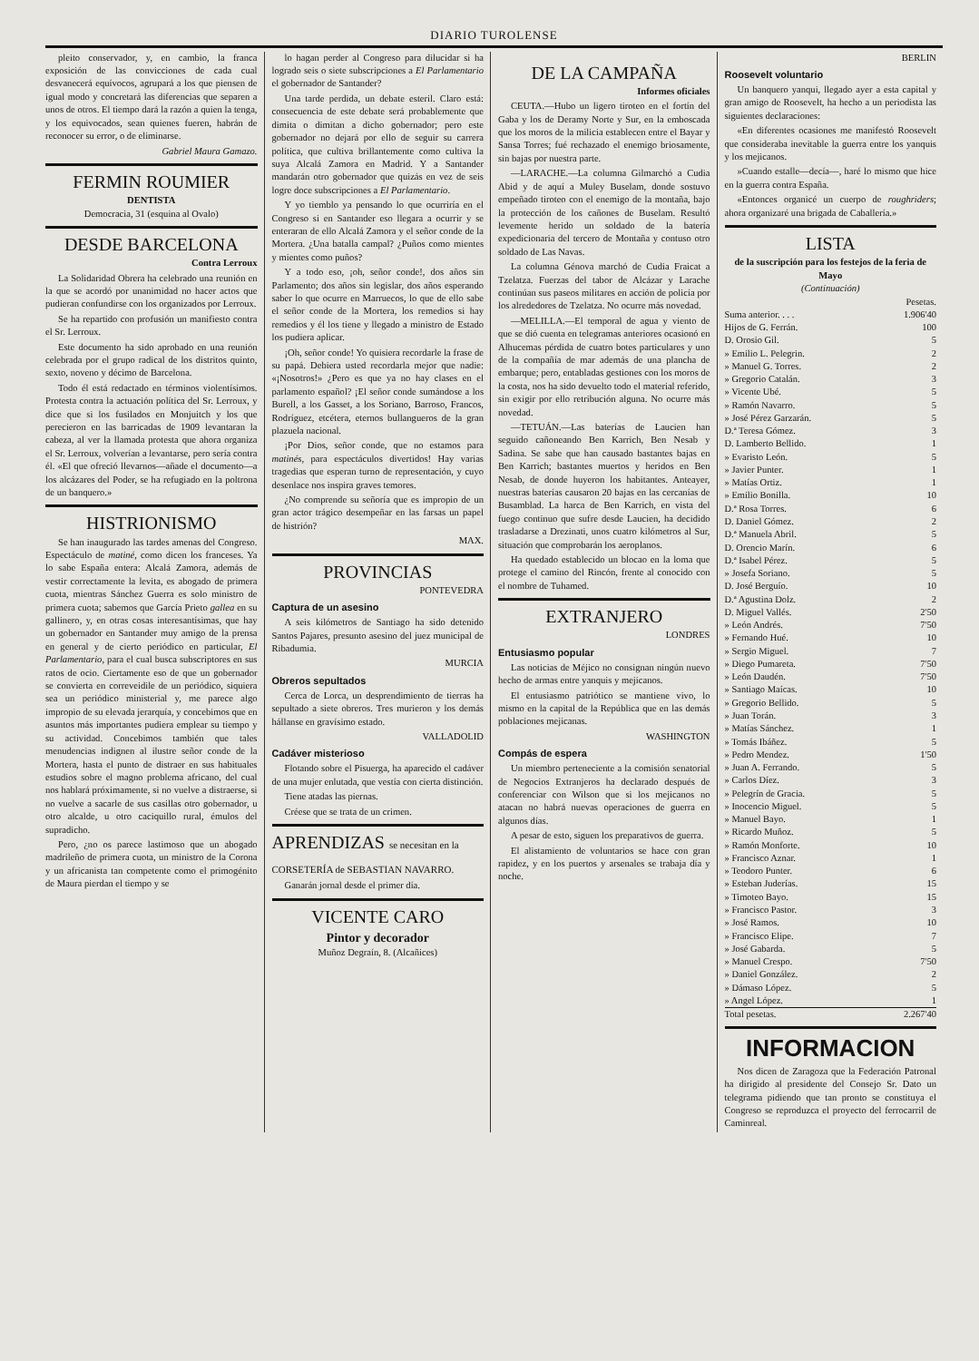DIARIO TUROLENSE
pleito conservador, y, en cambio, la franca exposición de las convicciones de cada cual desvanecerá equívocos, agrupará a los que piensen de igual modo y concretará las diferencias que separen a unos de otros. El tiempo dará la razón a quien la tenga, y los equivocados, sean quienes fueren, habrán de reconocer su error, o de eliminarse.
Gabriel Maura Gamazo.
FERMIN ROUMIER
DENTISTA
Democracia, 31 (esquina al Ovalo)
DESDE BARCELONA
Contra Lerroux
La Solidaridad Obrera ha celebrado una reunión en la que se acordó por unanimidad no hacer actos que pudieran confundirse con los organizados por Lerroux.
Se ha repartido con profusión un manifiesto contra el Sr. Lerroux.
Este documento ha sido aprobado en una reunión celebrada por el grupo radical de los distritos quinto, sexto, noveno y décimo de Barcelona.
Todo él está redactado en términos violentísimos. Protesta contra la actuación política del Sr. Lerroux, y dice que si los fusilados en Monjuitch y los que perecieron en las barricadas de 1909 levantaran la cabeza, al ver la llamada protesta que ahora organiza el Sr. Lerroux, volverían a levantarse, pero sería contra él. «El que ofreció llevarnos—añade el documento—a los alcázares del Poder, se ha refugiado en la poltrona de un banquero.»
HISTRIONISMO
Se han inaugurado las tardes amenas del Congreso. Espectáculo de matiné, como dicen los franceses. Ya lo sabe España entera: Alcalá Zamora, además de vestir correctamente la levita, es abogado de primera cuota, mientras Sánchez Guerra es solo ministro de primera cuota; sabemos que García Prieto gallea en su gallinero, y, en otras cosas interesantísimas, que hay un gobernador en Santander muy amigo de la prensa en general y de cierto periódico en particular, El Parlamentario, para el cual busca subscriptores en sus ratos de ocio. Ciertamente eso de que un gobernador se convierta en correveidile de un periódico, siquiera sea un periódico ministerial y, me parece algo impropio de su elevada jerarquía, y concebimos que en asuntos más importantes pudiera emplear su tiempo y su actividad. Concebimos también que tales menudencias indignen al ilustre señor conde de la Mortera, hasta el punto de distraer en sus habituales estudios sobre el magno problema africano, del cual nos hablará próximamente, si no vuelve a distraerse, si no vuelve a sacarle de sus casillas otro gobernador, u otro alcalde, u otro caciquillo rural, émulos del supradicho.
Pero, ¿no os parece lastimoso que un abogado madrileño de primera cuota, un ministro de la Corona y un africanista tan competente como el primogénito de Maura pierdan el tiempo y se
lo hagan perder al Congreso para dilucidar si ha logrado seis o siete subscripciones a El Parlamentario el gobernador de Santander?
Una tarde perdida, un debate esteril. Claro está: consecuencia de este debate será probablemente que dimita o dimitan a dicho gobernador; pero este gobernador no dejará por ello de seguir su carrera política, que cultiva brillantemente como cultiva la suya Alcalá Zamora en Madrid. Y a Santander mandarán otro gobernador que quizás en vez de seis logre doce subscripciones a El Parlamentario.
Y yo tiemblo ya pensando lo que ocurriría en el Congreso si en Santander eso llegara a ocurrir y se enteraran de ello Alcalá Zamora y el señor conde de la Mortera. ¿Una batalla campal? ¿Puños como mientes y mientes como puños?
Y a todo eso, ¡oh, señor conde!, dos años sin Parlamento; dos años sin legislar, dos años esperando saber lo que ocurre en Marruecos, lo que de ello sabe el señor conde de la Mortera, los remedios si hay remedios y él los tiene y llegado a ministro de Estado los pudiera aplicar.
¡Oh, señor conde! Yo quisiera recordarle la frase de su papá. Debiera usted recordarla mejor que nadie: «¡Nosotros!» ¿Pero es que ya no hay clases en el parlamento español? ¡El señor conde sumándose a los Burell, a los Gasset, a los Soriano, Barroso, Francos, Rodríguez, etcétera, eternos bullangueros de la gran plazuela nacional.
¡Por Dios, señor conde, que no estamos para matinés, para espectáculos divertidos! Hay varias tragedias que esperan turno de representación, y cuyo desenlace nos inspira graves temores.
¿No comprende su señoría que es impropio de un gran actor trágico desempeñar en las farsas un papel de histrión?
MAX.
PROVINCIAS
PONTEVEDRA
Captura de un asesino
A seis kilómetros de Santiago ha sido detenido Santos Pajares, presunto asesino del juez municipal de Ribadumia.
MURCIA
Obreros sepultados
Cerca de Lorca, un desprendimiento de tierras ha sepultado a siete obreros. Tres murieron y los demás hállanse en gravísimo estado.
VALLADOLID
Cadáver misterioso
Flotando sobre el Pisuerga, ha aparecido el cadáver de una mujer enlutada, que vestía con cierta distinción.
Tiene atadas las piernas.
Créese que se trata de un crimen.
APRENDIZAS se necesitan en la CORSETERÍA de SEBASTIAN NAVARRO.
Ganarán jornal desde el primer día.
VICENTE CARO
Pintor y decorador
Muñoz Degraín, 8. (Alcañices)
DE LA CAMPAÑA
Informes oficiales
CEUTA.—Hubo un ligero tiroteo en el fortín del Gaba y los de Deramy Norte y Sur, en la emboscada que los moros de la milicia establecen entre el Bayar y Sansa Torres; fué rechazado el enemigo briosamente, sin bajas por nuestra parte.
—LARACHE.—La columna Gilmarchó a Cudia Abid y de aquí a Muley Buselam, donde sostuvo empeñado tiroteo con el enemigo de la montaña, bajo la protección de los cañones de Buselam. Resultó levemente herido un soldado de la batería expedicionaria del tercero de Montaña y contuso otro soldado de Las Navas.
La columna Génova marchó de Cudia Fraicat a Tzelatza. Fuerzas del tabor de Alcázar y Larache continúan sus paseos militares en acción de policía por los alrededores de Tzelatza. No ocurre más novedad.
—MELILLA.—El temporal de agua y viento de que se dió cuenta en telegramas anteriores ocasionó en Alhucemas pérdida de cuatro botes particulares y uno de la compañía de mar además de una plancha de embarque; pero, entabladas gestiones con los moros de la costa, nos ha sido devuelto todo el material referido, sin exigir por ello retribución alguna. No ocurre más novedad.
—TETUÁN.—Las baterías de Laucien han seguido cañoneando Ben Karrich, Ben Nesab y Sadina. Se sabe que han causado bastantes bajas en Ben Karrich; bastantes muertos y heridos en Ben Nesab, de donde huyeron los habitantes. Anteayer, nuestras baterías causaron 20 bajas en las cercanías de Busamblad. La harca de Ben Karrich, en vista del fuego continuo que sufre desde Laucien, ha decidido trasladarse a Drezinati, unos cuatro kilómetros al Sur, situación que comprobarán los aeroplanos.
Ha quedado establecido un blocao en la loma que protege el camino del Rincón, frente al conocido con el nombre de Tuhamed.
EXTRANJERO
LONDRES
Entusiasmo popular
Las noticias de Méjico no consignan ningún nuevo hecho de armas entre yanquis y mejicanos.
El entusiasmo patriótico se mantiene vivo, lo mismo en la capital de la República que en las demás poblaciones mejicanas.
WASHINGTON
Compás de espera
Un miembro perteneciente a la comisión senatorial de Negocios Extranjeros ha declarado después de conferenciar con Wilson que si los mejicanos no atacan no habrá nuevas operaciones de guerra en algunos días.
A pesar de esto, siguen los preparativos de guerra.
El alistamiento de voluntarios se hace con gran rapidez, y en los puertos y arsenales se trabaja día y noche.
BERLIN
Roosevelt voluntario
Un banquero yanqui, llegado ayer a esta capital y gran amigo de Roosevelt, ha hecho a un periodista las siguientes declaraciones:
«En diferentes ocasiones me manifestó Roosevelt que consideraba inevitable la guerra entre los yanquis y los mejicanos.
»Cuando estalle—decía—, haré lo mismo que hice en la guerra contra España.
«Entonces organicé un cuerpo de roughriders; ahora organizaré una brigada de Caballería.»
LISTA
de la suscripción para los festejos de la feria de Mayo
(Continuación)
| | Pesetas. |
| Suma anterior. . . . | 1.906'40 |
| Hijos de G. Ferrán. | 100 |
| D. Orosio Gil. | 5 |
| » Emilio L. Pelegrin. | 2 |
| » Manuel G. Torres. | 2 |
| » Gregorio Catalán. | 3 |
| » Vicente Ubé. | 5 |
| » Ramón Navarro. | 5 |
| » José Pérez Garzarán. | 5 |
| D.ª Teresa Gómez. | 3 |
| D. Lamberto Bellido. | 1 |
| » Evaristo León. | 5 |
| » Javier Punter. | 1 |
| » Matías Ortiz. | 1 |
| » Emilio Bonilla. | 10 |
| D.ª Rosa Torres. | 6 |
| D. Daniel Gómez. | 2 |
| D.ª Manuela Abril. | 5 |
| D. Orencio Marín. | 6 |
| D.ª Isabel Pérez. | 5 |
| » Josefa Soriano. | 5 |
| D. José Berguío. | 10 |
| D.ª Agustina Dolz. | 2 |
| D. Miguel Vallés. | 2'50 |
| » León Andrés. | 7'50 |
| » Fernando Hué. | 10 |
| » Sergio Miguel. | 7 |
| » Diego Pumareta. | 7'50 |
| » León Daudén. | 7'50 |
| » Santiago Maícas. | 10 |
| » Gregorio Bellido. | 5 |
| » Juan Torán. | 3 |
| » Matías Sánchez. | 1 |
| » Tomás Ibáñez. | 5 |
| » Pedro Mendez. | 1'50 |
| » Juan A. Ferrando. | 5 |
| » Carlos Díez. | 3 |
| » Pelegrín de Gracia. | 5 |
| » Inocencio Miguel. | 5 |
| » Manuel Bayo. | 1 |
| » Ricardo Muñoz. | 5 |
| » Ramón Monforte. | 10 |
| » Francisco Aznar. | 1 |
| » Teodoro Punter. | 6 |
| » Esteban Juderías. | 15 |
| » Timoteo Bayo. | 15 |
| » Francisco Pastor. | 3 |
| » José Ramos. | 10 |
| » Francisco Elipe. | 7 |
| » José Gabarda. | 5 |
| » Manuel Crespo. | 7'50 |
| » Daniel González. | 2 |
| » Dámaso López. | 5 |
| » Angel López. | 1 |
| Total pesetas. | 2.267'40 |
INFORMACION
Nos dicen de Zaragoza que la Federación Patronal ha dirigido al presidente del Consejo Sr. Dato un telegrama pidiendo que tan pronto se constituya el Congreso se reproduzca el proyecto del ferrocarril de Caminreal.